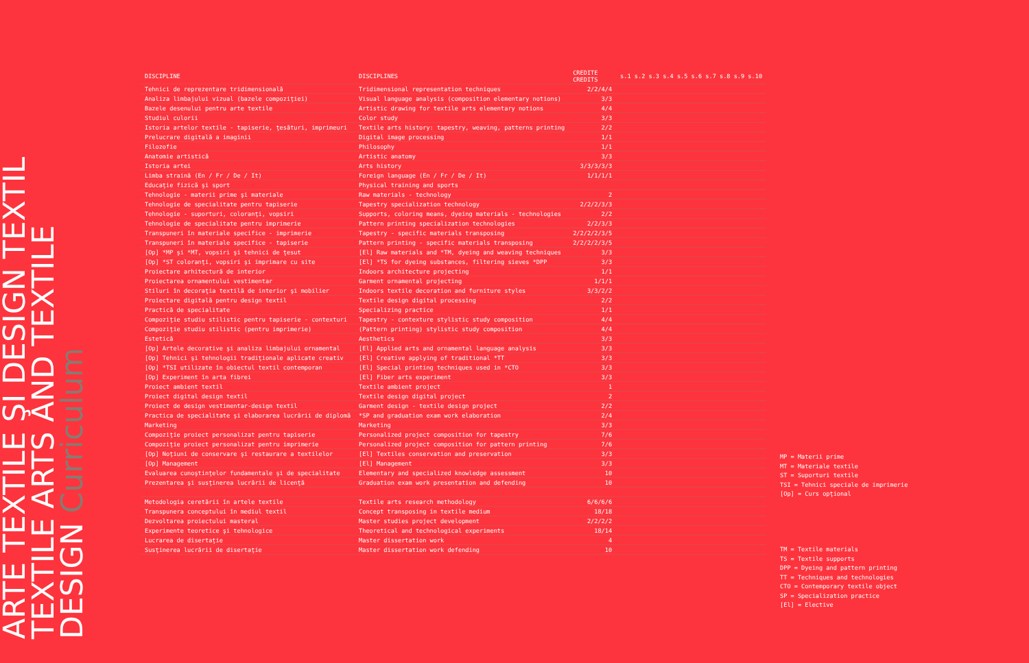ARTE TEXTILE ŞI DESIGN TEXTIL
TEXTILE ARTS AND TEXTILE
DESIGN Curriculum
| DISCIPLINE | DISCIPLINES | CREDITE CREDITS | s.1 s.2 s.3 s.4 s.5 s.6 s.7 s.8 s.9 s.10 |
| --- | --- | --- | --- |
| Tehnici de reprezentare tridimensională | Tridimensional representation techniques | 2/2/4/4 | |
| Analiza limbajului vizual (bazele compoziţiei) | Visual language analysis (composition elementary notions) | 3/3 | |
| Bazele desenului pentru arte textile | Artistic drawing for textile arts elementary notions | 4/4 | |
| Studiul culorii | Color study | 3/3 | |
| Istoria artelor textile - tapiserie, ţesături, imprimeuri | Textile arts history: tapestry, weaving, patterns printing | 2/2 | |
| Prelucrare digitală a imaginii | Digital image processing | 1/1 | |
| Filozofie | Philosophy | 1/1 | |
| Anatomie artistică | Artistic anatomy | 3/3 | |
| Istoria artei | Arts history | 3/3/3/3/3 | |
| Limba straină (En / Fr / De / It) | Foreign language (En / Fr / De / It) | 1/1/1/1 | |
| Educaţie fizică şi sport | Physical training and sports | | |
| Tehnologie - materii prime şi materiale | Raw materials - technology | 2 | |
| Tehnologie de specialitate pentru tapiserie | Tapestry specialization technology | 2/2/2/3/3 | |
| Tehnologie - suporturi, coloranţi, vopsiri | Supports, coloring means, dyeing materials - technologies | 2/2 | |
| Tehnologie de specialitate pentru imprimerie | Pattern printing specialization technologies | 2/2/3/3 | |
| Transpuneri în materiale specifice - imprimerie | Tapestry - specific materials transposing | 2/2/2/2/3/5 | |
| Transpuneri în materiale specifice - tapiserie | Pattern printing - specific materials transposing | 2/2/2/2/3/5 | |
| [Op] *MP şi *MT, vopsiri şi tehnici de ţesut | [El] Raw materials and *TM, dyeing and weaving techniques | 3/3 | |
| [Op] *ST coloranţi, vopsiri şi imprimare cu site | [El] *TS for dyeing substances, filtering sieves *DPP | 3/3 | |
| Proiectare arhitectură de interior | Indoors architecture projecting | 1/1 | |
| Proiectarea ornamentului vestimentar | Garment ornamental projecting | 1/1/1 | |
| Stiluri în decoraţia textilă de interior şi mobilier | Indoors textile decoration and furniture styles | 3/3/2/2 | |
| Proiectare digitală pentru design textil | Textile design digital processing | 2/2 | |
| Practică de specialitate | Specializing practice | 1/1 | |
| Compoziţie studiu stilistic pentru tapiserie - contexturi | Tapestry - contexture stylistic study composition | 4/4 | |
| Compoziţie studiu stilistic (pentru imprimerie) | (Pattern printing) stylistic study composition | 4/4 | |
| Estetică | Aesthetics | 3/3 | |
| [Op] Artele decorative şi analiza limbajului ornamental | [El] Applied arts and ornamental language analysis | 3/3 | |
| [Op] Tehnici şi tehnologii tradiţionale aplicate creativ | [El] Creative applying of traditional *TT | 3/3 | |
| [Op] *TSI utilizate în obiectul textil contemporan | [El] Special printing techniques used in *CTO | 3/3 | |
| [Op] Experiment în arta fibrei | [El] Fiber arts experiment | 3/3 | |
| Proiect ambient textil | Textile ambient project | 1 | |
| Proiect digital design textil | Textile design digital project | 2 | |
| Proiect de design vestimentar-design textil | Garment design - textile design project | 2/2 | |
| Practica de specialitate şi elaborarea lucrării de diplomă | *SP and graduation exam work elaboration | 2/4 | |
| Marketing | Marketing | 3/3 | |
| Compoziţie proiect personalizat pentru tapiserie | Personalized project composition for tapestry | 7/6 | |
| Compoziţie proiect personalizat pentru imprimerie | Personalized project composition for pattern printing | 7/6 | |
| [Op] Noţiuni de conservare şi restaurare a textilelor | [El] Textiles conservation and preservation | 3/3 | |
| [Op] Management | [El] Management | 3/3 | |
| Evaluarea cunoştinţelor fundamentale şi de specialitate | Elementary and specialized knowledge assessment | 10 | |
| Prezentarea şi susţinerea lucrării de licenţă | Graduation exam work presentation and defending | 10 | |
| Metodologia ceretării în artele textile | Textile arts research methodology | 6/6/6/6 | |
| Transpunera conceptului în mediul textil | Concept transposing in textile medium | 18/18 | |
| Dezvoltarea proiectului masteral | Master studies project development | 2/2/2/2 | |
| Experimente teoretice şi tehnologice | Theoretical and technological experiments | 18/14 | |
| Lucrarea de disertaţie | Master dissertation work | 4 | |
| Susţinerea lucrării de disertaţie | Master dissertation work defending | 10 | |
MP = Materii prime
MT = Materiale textile
ST = Suporturi textile
TSI = Tehnici speciale de imprimerie
[Op] = Curs opţional
TM = Textile materials
TS = Textile supports
DPP = Dyeing and pattern printing
TT = Techniques and technologies
CTO = Contemporary textile object
SP = Specialization practice
[El] = Elective